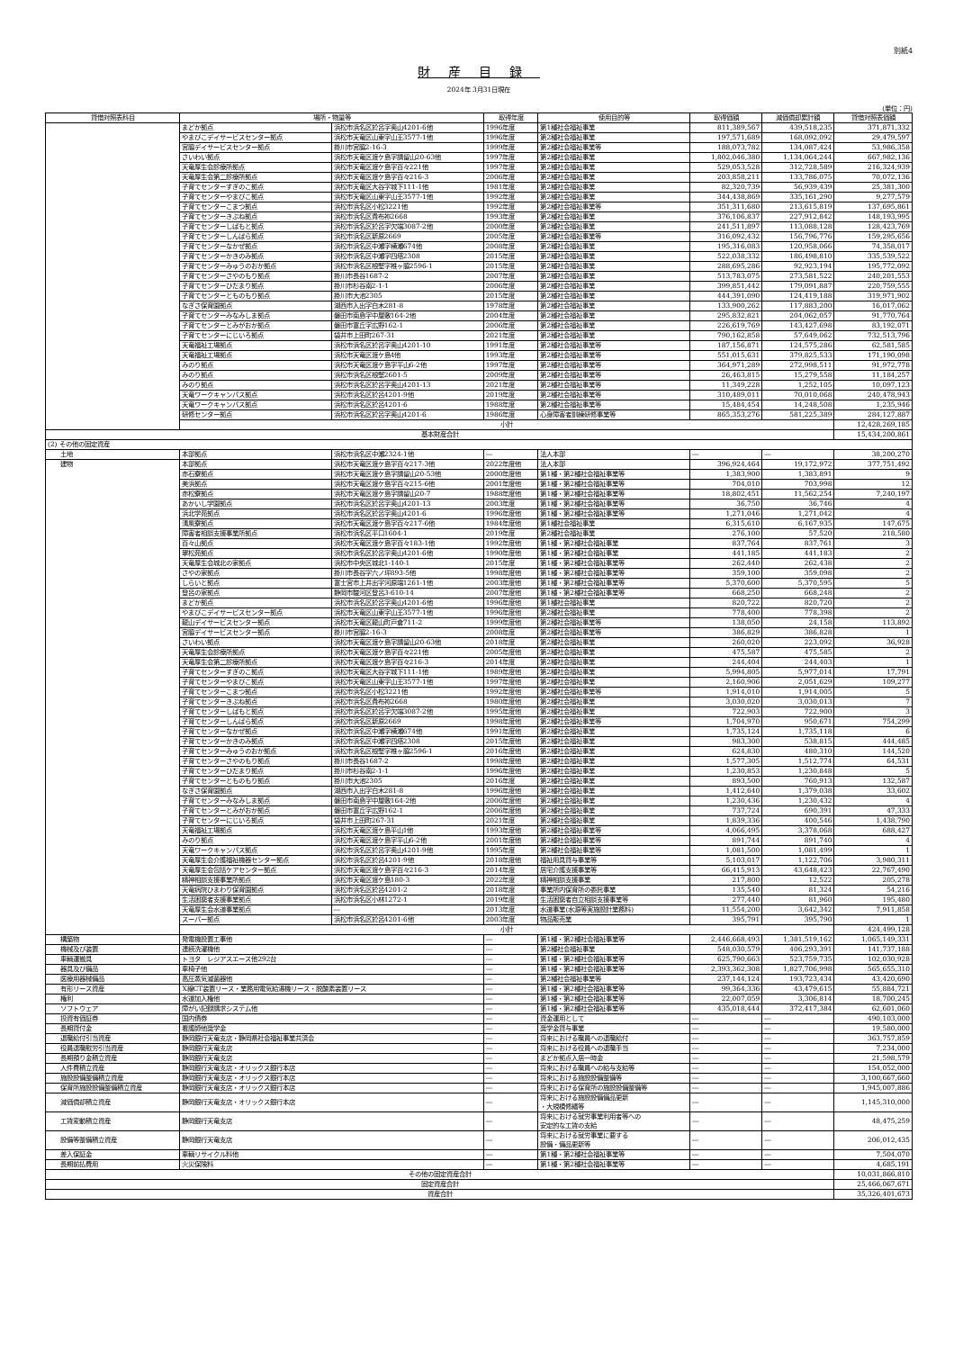別紙4
財産目録
2024年 3月31日現在
(単位：円)
| 貸借対照表科目 | 場所・物量等 | | 取得年度 | 使用目的等 | 取得価額 | 減価償却累計額 | 貸借対照表価額 |
| --- | --- | --- | --- | --- | --- | --- | --- |
| | まどか拠点 | 浜松市浜名区於呂字奥山4201-6他 | 1996年度 | 第1種社会福祉事業 | 811,389,567 | 439,518,235 | 371,871,332 |
| | やまびこデイサービスセンター拠点 | 浜松市天竜区山東字山王3577-1他 | 1996年度 | 第2種社会福祉事業 | 197,571,689 | 168,092,092 | 29,479,597 |
| | 宮脇デイサービスセンター拠点 | 掛川市宮脇2-16-3 | 1999年度 | 第2種社会福祉事業等 | 188,073,782 | 134,087,424 | 53,986,358 |
| | さいわい拠点 | 浜松市天竜区渡ケ島字請留山20-63他 | 1997年度 | 第2種社会福祉事業 | 1,802,046,380 | 1,134,064,244 | 667,982,136 |
| | 天竜厚生会診療所拠点 | 浜松市天竜区渡ケ島字百々221他 | 1997年度 | 第2種社会福祉事業 | 529,053,528 | 312,728,589 | 216,324,939 |
| | 天竜厚生会第二診療所拠点 | 浜松市天竜区渡ケ島字百々216-3 | 2006年度 | 第2種社会福祉事業 | 203,858,211 | 133,786,075 | 70,072,136 |
| | 子育てセンターすぎのこ拠点 | 浜松市天竜区大谷字城下111-1他 | 1981年度 | 第2種社会福祉事業 | 82,320,739 | 56,939,439 | 25,381,300 |
| | 子育てセンターやまびこ拠点 | 浜松市天竜区山東字山王3577-1他 | 1992年度 | 第2種社会福祉事業 | 344,438,869 | 335,161,290 | 9,277,579 |
| | 子育てセンターこまつ拠点 | 浜松市浜名区小松3221他 | 1992年度 | 第2種社会福祉事業等 | 351,311,680 | 213,615,819 | 137,695,861 |
| | 子育てセンターきぶね拠点 | 浜松市浜名区貴布祢2668 | 1993年度 | 第2種社会福祉事業 | 376,106,837 | 227,912,842 | 148,193,995 |
| | 子育てセンターしばもと拠点 | 浜松市浜名区於呂字欠端3087-2他 | 2000年度 | 第2種社会福祉事業 | 241,511,897 | 113,088,128 | 128,423,769 |
| | 子育てセンターしんぱら拠点 | 浜松市浜名区新原2669 | 2005年度 | 第2種社会福祉事業等 | 316,092,432 | 156,796,776 | 159,295,656 |
| | 子育てセンターなかぜ拠点 | 浜松市浜名区中瀬字横瀬674他 | 2008年度 | 第2種社会福祉事業 | 195,316,083 | 120,958,066 | 74,358,017 |
| | 子育てセンターかきのみ拠点 | 浜松市浜名区中瀬字四塔2308 | 2015年度 | 第2種社会福祉事業 | 522,038,332 | 186,498,810 | 335,539,522 |
| | 子育てセンターみゅうのおか拠点 | 浜松市浜名区根堅字椎ヶ脇2596-1 | 2015年度 | 第2種社会福祉事業 | 288,695,286 | 92,923,194 | 195,772,092 |
| | 子育てセンターさやのもり拠点 | 掛川市長谷1687-2 | 2007年度 | 第2種社会福祉事業 | 513,783,075 | 273,581,522 | 240,201,553 |
| | 子育てセンターひだまり拠点 | 掛川市杉谷南2-1-1 | 2006年度 | 第2種社会福祉事業 | 399,851,442 | 179,091,887 | 220,759,555 |
| | 子育てセンターとものもり拠点 | 掛川市大池2305 | 2015年度 | 第2種社会福祉事業 | 444,391,090 | 124,419,188 | 319,971,902 |
| | なぎさ保育園拠点 | 湖西市入出字白木281-8 | 1978年度 | 第2種社会福祉事業 | 133,900,262 | 117,883,200 | 16,017,062 |
| | 子育てセンターみなみしま拠点 | 磐田市南島字中屋敷164-2他 | 2004年度 | 第2種社会福祉事業 | 295,832,821 | 204,062,057 | 91,770,764 |
| | 子育てセンターとみがおか拠点 | 磐田市富丘字広野162-1 | 2006年度 | 第2種社会福祉事業 | 226,619,769 | 143,427,698 | 83,192,071 |
| | 子育てセンターにじいろ拠点 | 袋井市上田町267-31 | 2021年度 | 第2種社会福祉事業 | 790,162,858 | 57,649,062 | 732,513,796 |
| | 天竜福祉工場拠点 | 浜松市浜名区於呂字奥山4201-10 | 1991年度 | 第2種社会福祉事業等 | 187,156,871 | 124,575,286 | 62,581,585 |
| | 天竜福祉工場拠点 | 浜松市天竜区渡ケ島4他 | 1993年度 | 第2種社会福祉事業等 | 551,015,631 | 379,825,533 | 171,190,098 |
| | みのり拠点 | 浜松市天竜区渡ケ島字平山6-2他 | 1997年度 | 第2種社会福祉事業等 | 364,971,289 | 272,998,511 | 91,972,778 |
| | みのり拠点 | 浜松市浜名区根堅2601-5 | 2009年度 | 第2種社会福祉事業等 | 26,463,815 | 15,279,558 | 11,184,257 |
| | みのり拠点 | 浜松市浜名区於呂字奥山4201-13 | 2021年度 | 第2種社会福祉事業等 | 11,349,228 | 1,252,105 | 10,097,123 |
| | 天竜ワークキャンパス拠点 | 浜松市浜名区於呂4201-9他 | 2019年度 | 第2種社会福祉事業等 | 310,489,011 | 70,010,068 | 240,478,943 |
| | 天竜ワークキャンパス拠点 | 浜松市浜名区於呂4201-6 | 1988年度 | 第2種社会福祉事業等 | 15,484,454 | 14,248,508 | 1,235,946 |
| | 研修センター拠点 | 浜松市浜名区於呂字奥山4201-6 | 1986年度 | 心身障害者訓練研修事業等 | 865,353,276 | 581,225,389 | 284,127,887 |
| | 小計 | | | | | | 12,428,269,185 |
| 基本財産合計 | | | | | | | 15,434,200,861 |
| (2) その他の固定資産 | | | | | | | |
| 土地 | 本部拠点 | 浜松市浜名区中瀬2324-1他 | ― | 法人本部 | ― | ― | 38,200,270 |
| 建物 | 本部拠点 | 浜松市天竜区渡ケ島字百々217-3他 | 2022年度他 | 法人本部 | 396,924,464 | 19,172,972 | 377,751,492 |
| | 赤石寮拠点 | 浜松市天竜区渡ケ島字請留山20-53他 | 2000年度他 | 第1種・第2種社会福祉事業等 | 1,383,900 | 1,383,891 | 9 |
| | 美浜拠点 | 浜松市天竜区渡ケ島字百々215-6他 | 2001年度他 | 第1種・第2種社会福祉事業等 | 704,010 | 703,998 | 12 |
| | 赤松寮拠点 | 浜松市天竜区渡ケ島字請留山20-7 | 1988年度他 | 第1種・第2種社会福祉事業等 | 18,802,451 | 11,562,254 | 7,240,197 |
| | あかいし学園拠点 | 浜松市浜名区於呂字奥山4201-13 | 2003年度 | 第1種・第2種社会福祉事業等 | 36,750 | 36,746 | 4 |
| | 浜北学苑拠点 | 浜松市浜名区於呂字奥山4201-6 | 1996年度他 | 第1種・第2種社会福祉事業等 | 1,271,046 | 1,271,042 | 4 |
| | 清風寮拠点 | 浜松市天竜区渡ケ島字百々217-6他 | 1984年度他 | 第1種社会福祉事業 | 6,315,610 | 6,167,935 | 147,675 |
| | 障害者相談支援事業所拠点 | 浜松市浜名区平口1604-1 | 2019年度 | 第2種社会福祉事業 | 276,100 | 57,520 | 218,580 |
| | 百々山拠点 | 浜松市天竜区渡ケ島字百々183-1他 | 1992年度他 | 第1種・第2種社会福祉事業 | 837,764 | 837,761 | 3 |
| | 翠松苑拠点 | 浜松市浜名区於呂字奥山4201-6他 | 1990年度他 | 第1種・第2種社会福祉事業 | 441,185 | 441,183 | 2 |
| | 天竜厚生会城北の家拠点 | 浜松市中央区城北1-140-1 | 2015年度 | 第1種・第2種社会福祉事業等 | 262,440 | 262,438 | 2 |
| | さやの家拠点 | 掛川市長谷字六ノ坪893-5他 | 1998年度他 | 第1種・第2種社会福祉事業等 | 359,100 | 359,098 | 2 |
| | しらいと拠点 | 富士宮市上井出字河原端1261-1他 | 2003年度他 | 第1種・第2種社会福祉事業等 | 5,370,600 | 5,370,595 | 5 |
| | 登呂の家拠点 | 静岡市駿河区登呂3-610-14 | 2007年度他 | 第1種・第2種社会福祉事業等 | 668,250 | 668,248 | 2 |
| | まどか拠点 | 浜松市浜名区於呂字奥山4201-6他 | 1996年度他 | 第1種社会福祉事業 | 820,722 | 820,720 | 2 |
| | やまびこデイサービスセンター拠点 | 浜松市天竜区山東字山王3577-1他 | 1996年度他 | 第2種社会福祉事業 | 778,400 | 778,398 | 2 |
| | 龍山デイサービスセンター拠点 | 浜松市天竜区龍山町戸倉711-2 | 1999年度他 | 第2種社会福祉事業等 | 138,050 | 24,158 | 113,892 |
| | 宮脇デイサービスセンター拠点 | 掛川市宮脇2-16-3 | 2008年度 | 第2種社会福祉事業等 | 386,829 | 386,828 | 1 |
| | さいわい拠点 | 浜松市天竜区渡ケ島字請留山20-63他 | 2018年度 | 第2種社会福祉事業 | 260,020 | 223,092 | 36,928 |
| | 天竜厚生会診療所拠点 | 浜松市天竜区渡ケ島字百々221他 | 2005年度他 | 第2種社会福祉事業 | 475,587 | 475,585 | 2 |
| | 天竜厚生会第二診療所拠点 | 浜松市天竜区渡ケ島字百々216-3 | 2014年度 | 第2種社会福祉事業 | 244,404 | 244,403 | 1 |
| | 子育てセンターすぎのこ拠点 | 浜松市天竜区大谷字城下111-1他 | 1989年度他 | 第2種社会福祉事業 | 5,994,805 | 5,977,014 | 17,791 |
| | 子育てセンターやまびこ拠点 | 浜松市天竜区山東字山王3577-1他 | 1997年度他 | 第2種社会福祉事業 | 2,160,906 | 2,051,629 | 109,277 |
| | 子育てセンターこまつ拠点 | 浜松市浜名区小松3221他 | 1992年度他 | 第2種社会福祉事業等 | 1,914,010 | 1,914,005 | 5 |
| | 子育てセンターきぶね拠点 | 浜松市浜名区貴布祢2668 | 1980年度他 | 第2種社会福祉事業 | 3,030,020 | 3,030,013 | 7 |
| | 子育てセンターしばもと拠点 | 浜松市浜名区於呂字欠端3087-2他 | 1995年度他 | 第2種社会福祉事業 | 722,903 | 722,900 | 3 |
| | 子育てセンターしんぱら拠点 | 浜松市浜名区新原2669 | 1998年度他 | 第2種社会福祉事業等 | 1,704,970 | 950,671 | 754,299 |
| | 子育てセンターなかぜ拠点 | 浜松市浜名区中瀬字横瀬674他 | 1991年度他 | 第2種社会福祉事業 | 1,735,124 | 1,735,118 | 6 |
| | 子育てセンターかきのみ拠点 | 浜松市浜名区中瀬字四塔2308 | 2015年度他 | 第2種社会福祉事業 | 983,300 | 538,815 | 444,485 |
| | 子育てセンターみゅうのおか拠点 | 浜松市浜名区根堅字椎ヶ脇2596-1 | 2016年度他 | 第2種社会福祉事業 | 624,830 | 480,310 | 144,520 |
| | 子育てセンターさやのもり拠点 | 掛川市長谷1687-2 | 1998年度他 | 第2種社会福祉事業 | 1,577,305 | 1,512,774 | 64,531 |
| | 子育てセンターひだまり拠点 | 掛川市杉谷南2-1-1 | 1996年度他 | 第2種社会福祉事業 | 1,230,853 | 1,230,848 | 5 |
| | 子育てセンターとものもり拠点 | 掛川市大池2305 | 2016年度 | 第2種社会福祉事業 | 893,500 | 760,913 | 132,587 |
| | なぎさ保育園拠点 | 湖西市入出字白木281-8 | 1996年度他 | 第2種社会福祉事業 | 1,412,640 | 1,379,038 | 33,602 |
| | 子育てセンターみなみしま拠点 | 磐田市南島字中屋敷164-2他 | 2006年度他 | 第2種社会福祉事業 | 1,230,436 | 1,230,432 | 4 |
| | 子育てセンターとみがおか拠点 | 磐田市富丘字広野162-1 | 2006年度他 | 第2種社会福祉事業 | 737,724 | 690,391 | 47,333 |
| | 子育てセンターにじいろ拠点 | 袋井市上田町267-31 | 2021年度 | 第2種社会福祉事業 | 1,839,336 | 400,546 | 1,438,790 |
| | 天竜福祉工場拠点 | 浜松市天竜区渡ケ島平山1他 | 1993年度他 | 第2種社会福祉事業等 | 4,066,495 | 3,378,068 | 688,427 |
| | みのり拠点 | 浜松市天竜区渡ケ島字平山6-2他 | 2001年度他 | 第2種社会福祉事業等 | 891,744 | 891,740 | 4 |
| | 天竜ワークキャンパス拠点 | 浜松市浜名区於呂字奥山4201-9他 | 1995年度 | 第2種社会福祉事業等 | 1,081,500 | 1,081,499 | 1 |
| | 天竜厚生会介護福祉機器センター拠点 | 浜松市浜名区於呂4201-9他 | 2018年度他 | 福祉用具貸与事業等 | 5,103,017 | 1,122,706 | 3,980,311 |
| | 天竜厚生会包括ケアセンター拠点 | 浜松市天竜区渡ケ島字百々216-3 | 2014年度 | 居宅介護支援事業等 | 66,415,913 | 43,648,423 | 22,767,490 |
| | 精神相談支援事業所拠点 | 浜松市天竜区渡ケ島180-3 | 2022年度 | 精神相談支援事業 | 217,800 | 12,522 | 205,278 |
| | 天竜病院ひまわり保育園拠点 | 浜松市浜名区於呂4201-2 | 2018年度 | 事業所内保育所の委託事業 | 135,540 | 81,324 | 54,216 |
| | 生活困窮者支援事業拠点 | 浜松市浜名区小林1272-1 | 2019年度 | 生活困窮者自立相談支援事業等 | 277,440 | 81,960 | 195,480 |
| | 天竜厚生会水道事業拠点 | ― | 2013年度 | 水道事業(水源等実施設計業務料) | 11,554,200 | 3,642,342 | 7,911,858 |
| | スーパー拠点 | 浜松市浜名区於呂4201-6他 | 2003年度 | 物品販売業 | 395,791 | 395,790 | 1 |
| | 小計 | | | | | | 424,499,128 |
| 構築物 | 発電機設置工事他 | | ― | 第1種・第2種社会福祉事業等 | 2,446,668,493 | 1,381,519,162 | 1,065,149,331 |
| 機械及び装置 | 連続洗濯機他 | | ― | 第2種社会福祉事業 | 548,030,579 | 406,293,391 | 141,737,188 |
| 車輌運搬具 | トヨタ レジアスエース他292台 | | ― | 第1種・第2種社会福祉事業等 | 625,790,663 | 523,759,735 | 102,030,928 |
| 器具及び備品 | 車椅子他 | | ― | 第1種・第2種社会福祉事業等 | 2,393,362,308 | 1,827,706,998 | 565,655,310 |
| 医療用器械備品 | 高圧蒸気滅菌器他 | | ― | 第2種社会福祉事業等 | 237,144,124 | 193,723,434 | 43,420,690 |
| 有形リース資産 | X線CT装置リース・業務用電気給湯機リース・脱酸素装置リース | | ― | 第1種・第2種社会福祉事業等 | 99,364,336 | 43,479,615 | 55,884,721 |
| 権利 | 水道加入権他 | | ― | 第1種・第2種社会福祉事業等 | 22,007,059 | 3,306,814 | 18,700,245 |
| ソフトウェア | 障がい記録請求システム他 | | ― | 第1種・第2種社会福祉事業等 | 435,018,444 | 372,417,384 | 62,601,060 |
| 投資有価証券 | 国内債券 | | ― | 資金運用として | ― | ― | 490,103,000 |
| 長期貸付金 | 看護師他奨学金 | | ― | 奨学金貸与事業 | ― | ― | 19,580,000 |
| 退職給付引当資産 | 静岡銀行天竜支店・静岡県社会福祉事業共済会 | | ― | 将来における職員への退職給付 | ― | ― | 363,757,859 |
| 役員退職慰労引当資産 | 静岡銀行天竜支店 | | ― | 将来における役員への退職手当 | ― | ― | 7,234,000 |
| 長期預り金積立資産 | 静岡銀行天竜支店 | | ― | まどか拠点入居一時金 | ― | ― | 21,598,579 |
| 人件費積立資産 | 静岡銀行天竜支店・オリックス銀行本店 | | ― | 将来における職員への給与支給等 | ― | ― | 154,052,000 |
| 施設設備整備積立資産 | 静岡銀行天竜支店・オリックス銀行本店 | | ― | 将来における施設設備整備等 | ― | ― | 3,100,667,660 |
| 保育所施設設備整備積立資産 | 静岡銀行天竜支店・オリックス銀行本店 | | ― | 将来における保育所の施設設備整備等 | ― | ― | 1,945,007,886 |
| 減価償却積立資産 | 静岡銀行天竜支店・オリックス銀行本店 | | ― | 将来における施設設備備品更新 ・大規模修繕等 | ― | ― | 1,145,310,000 |
| 工賃変動積立資産 | 静岡銀行天竜支店 | | ― | 将来における就労事業利用者等への 安定的な工賃の支給 | ― | ― | 48,475,259 |
| 設備等整備積立資産 | 静岡銀行天竜支店 | | ― | 将来における就労事業に要する 設備・備品更新等 | ― | ― | 206,012,435 |
| 差入保証金 | 車輌リサイクル料他 | | ― | 第1種・第2種社会福祉事業等 | ― | ― | 7,504,070 |
| 長期前払費用 | 火災保険料 | | ― | 第1種・第2種社会福祉事業等 | ― | ― | 4,685,191 |
| その他の固定資産合計 | | | | | | | 10,031,866,810 |
| 固定資産合計 | | | | | | | 25,466,067,671 |
| 資産合計 | | | | | | | 35,326,401,673 |